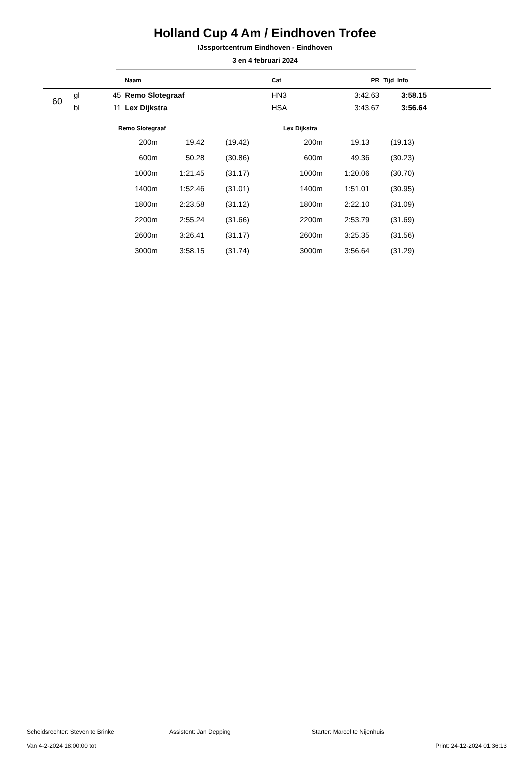Holland Cup 4 Am / Eindhoven Trofee
IJssportcentrum Eindhoven - Eindhoven
3 en 4 februari 2024
| | | | Naam | Cat | PR | Tijd Info |
| --- | --- | --- | --- | --- | --- | --- |
| 60 | gl | 45 | Remo Slotegraaf | HN3 | 3:42.63 | 3:58.15 |
| | bl | 11 | Lex Dijkstra | HSA | 3:43.67 | 3:56.64 |
| Remo Slotegraaf | | |
| --- | --- | --- |
| 200m | 19.42 | (19.42) |
| 600m | 50.28 | (30.86) |
| 1000m | 1:21.45 | (31.17) |
| 1400m | 1:52.46 | (31.01) |
| 1800m | 2:23.58 | (31.12) |
| 2200m | 2:55.24 | (31.66) |
| 2600m | 3:26.41 | (31.17) |
| 3000m | 3:58.15 | (31.74) |
| Lex Dijkstra | | |
| --- | --- | --- |
| 200m | 19.13 | (19.13) |
| 600m | 49.36 | (30.23) |
| 1000m | 1:20.06 | (30.70) |
| 1400m | 1:51.01 | (30.95) |
| 1800m | 2:22.10 | (31.09) |
| 2200m | 2:53.79 | (31.69) |
| 2600m | 3:25.35 | (31.56) |
| 3000m | 3:56.64 | (31.29) |
Scheidsrechter: Steven te Brinke Assistent: Jan Depping Starter: Marcel te Nijenhuis
Van 4-2-2024 18:00:00 tot Print: 24-12-2024 01:36:13